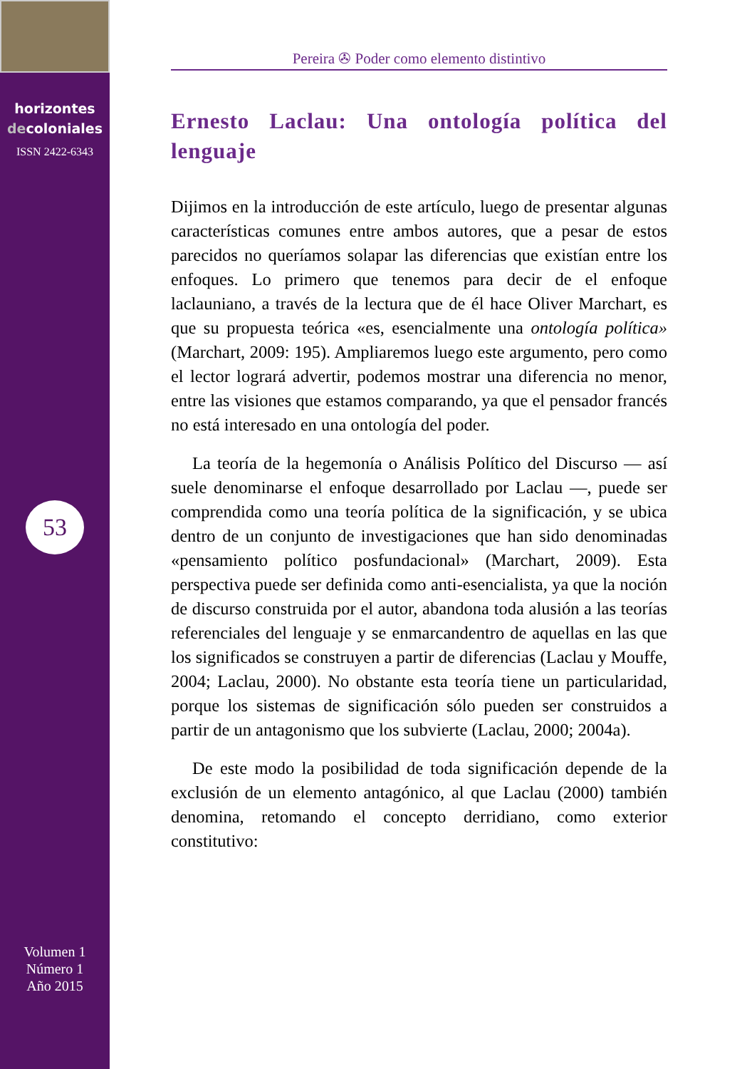horizontes
decoloniales
ISSN 2422-6343
53
Volumen 1
Número 1
Año 2015
Pereira ✇ Poder como elemento distintivo
Ernesto Laclau: Una ontología política del lenguaje
Dijimos en la introducción de este artículo, luego de presentar algunas características comunes entre ambos autores, que a pesar de estos parecidos no queríamos solapar las diferencias que existían entre los enfoques. Lo primero que tenemos para decir de el enfoque laclauniano, a través de la lectura que de él hace Oliver Marchart, es que su propuesta teórica «es, esencialmente una ontología política» (Marchart, 2009: 195). Ampliaremos luego este argumento, pero como el lector logrará advertir, podemos mostrar una diferencia no menor, entre las visiones que estamos comparando, ya que el pensador francés no está interesado en una ontología del poder.
La teoría de la hegemonía o Análisis Político del Discurso — así suele denominarse el enfoque desarrollado por Laclau —, puede ser comprendida como una teoría política de la significación, y se ubica dentro de un conjunto de investigaciones que han sido denominadas «pensamiento político posfundacional» (Marchart, 2009). Esta perspectiva puede ser definida como anti-esencialista, ya que la noción de discurso construida por el autor, abandona toda alusión a las teorías referenciales del lenguaje y se enmarcandentro de aquellas en las que los significados se construyen a partir de diferencias (Laclau y Mouffe, 2004; Laclau, 2000). No obstante esta teoría tiene un particularidad, porque los sistemas de significación sólo pueden ser construidos a partir de un antagonismo que los subvierte (Laclau, 2000; 2004a).
De este modo la posibilidad de toda significación depende de la exclusión de un elemento antagónico, al que Laclau (2000) también denomina, retomando el concepto derridiano, como exterior constitutivo: